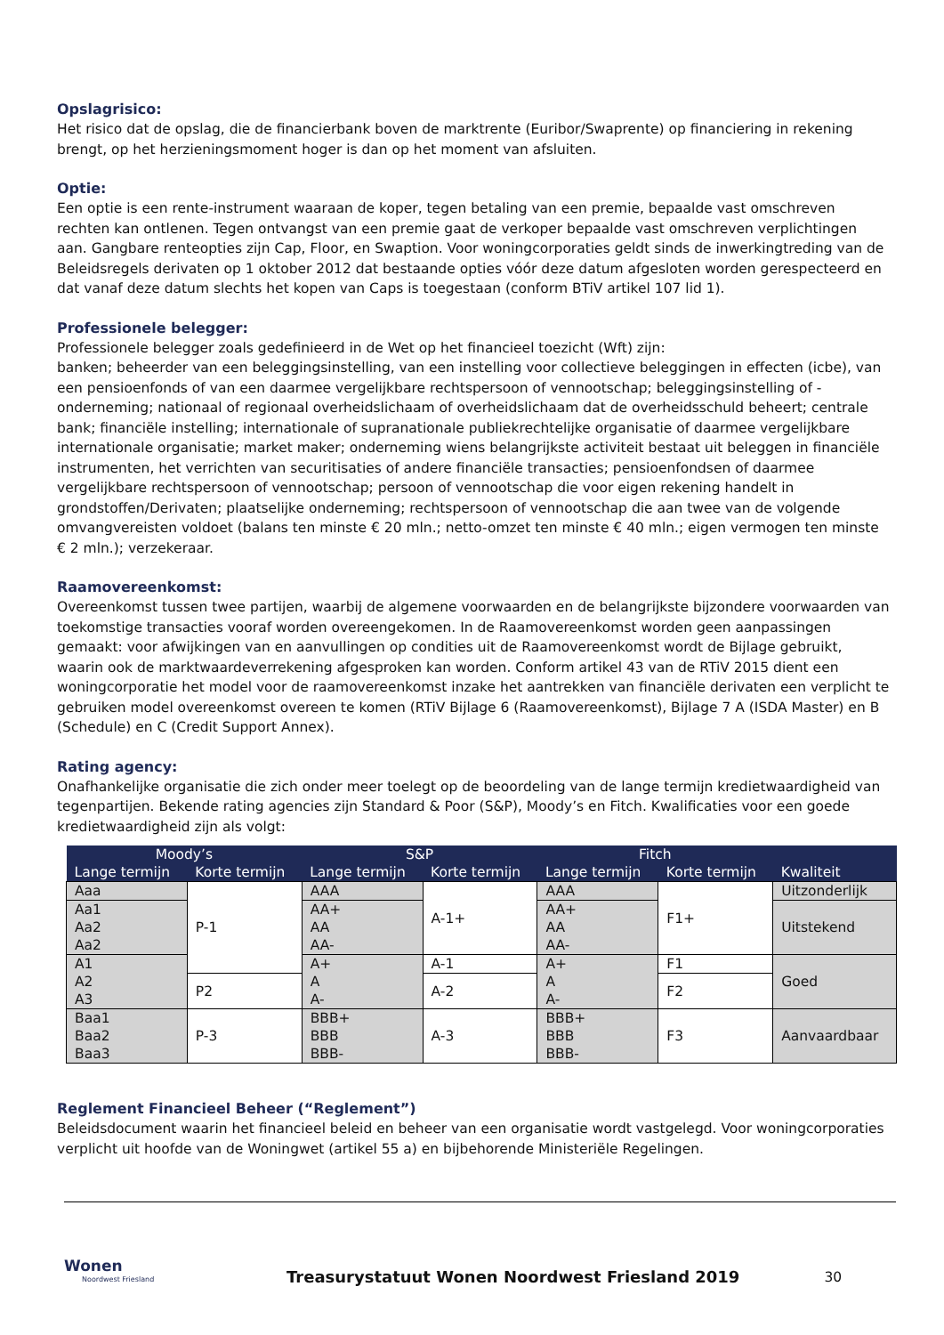Opslagrisico:
Het risico dat de opslag, die de financierbank boven de marktrente (Euribor/Swaprente) op financiering in rekening brengt, op het herzieningsmoment hoger is dan op het moment van afsluiten.
Optie:
Een optie is een rente-instrument waaraan de koper, tegen betaling van een premie, bepaalde vast omschreven rechten kan ontlenen. Tegen ontvangst van een premie gaat de verkoper bepaalde vast omschreven verplichtingen aan. Gangbare renteopties zijn Cap, Floor, en Swaption. Voor woningcorporaties geldt sinds de inwerkingtreding van de Beleidsregels derivaten op 1 oktober 2012 dat bestaande opties vóór deze datum afgesloten worden gerespecteerd en dat vanaf deze datum slechts het kopen van Caps is toegestaan (conform BTiV artikel 107 lid 1).
Professionele belegger:
Professionele belegger zoals gedefinieerd in de Wet op het financieel toezicht (Wft) zijn:
banken; beheerder van een beleggingsinstelling, van een instelling voor collectieve beleggingen in effecten (icbe), van een pensioenfonds of van een daarmee vergelijkbare rechtspersoon of vennootschap; beleggingsinstelling of -onderneming; nationaal of regionaal overheidslichaam of overheidslichaam dat de overheidsschuld beheert; centrale bank; financiële instelling; internationale of supranationale publiekrechtelijke organisatie of daarmee vergelijkbare internationale organisatie; market maker; onderneming wiens belangrijkste activiteit bestaat uit beleggen in financiële instrumenten, het verrichten van securitisaties of andere financiële transacties; pensioenfondsen of daarmee vergelijkbare rechtspersoon of vennootschap; persoon of vennootschap die voor eigen rekening handelt in grondstoffen/Derivaten; plaatselijke onderneming; rechtspersoon of vennootschap die aan twee van de volgende omvangvereisten voldoet (balans ten minste € 20 mln.; netto-omzet ten minste € 40 mln.; eigen vermogen ten minste € 2 mln.); verzekeraar.
Raamovereenkomst:
Overeenkomst tussen twee partijen, waarbij de algemene voorwaarden en de belangrijkste bijzondere voorwaarden van toekomstige transacties vooraf worden overeengekomen. In de Raamovereenkomst worden geen aanpassingen gemaakt: voor afwijkingen van en aanvullingen op condities uit de Raamovereenkomst wordt de Bijlage gebruikt, waarin ook de marktwaardeverrekening afgesproken kan worden. Conform artikel 43 van de RTiV 2015 dient een woningcorporatie het model voor de raamovereenkomst inzake het aantrekken van financiële derivaten een verplicht te gebruiken model overeenkomst overeen te komen (RTiV Bijlage 6 (Raamovereenkomst), Bijlage 7 A (ISDA Master) en B (Schedule) en C (Credit Support Annex).
Rating agency:
Onafhankelijke organisatie die zich onder meer toelegt op de beoordeling van de lange termijn kredietwaardigheid van tegenpartijen. Bekende rating agencies zijn Standard & Poor (S&P), Moody’s en Fitch. Kwalificaties voor een goede kredietwaardigheid zijn als volgt:
| Moody’s | | S&P | | Fitch | | |
| --- | --- | --- | --- | --- | --- | --- |
| Lange termijn | Korte termijn | Lange termijn | Korte termijn | Lange termijn | Korte termijn | Kwaliteit |
| Aaa | P-1 | AAA | A-1+ | AAA | F1+ | Uitzonderlijk |
| Aa1 Aa2 Aa2 | | AA+ AA AA- | | AA+ AA AA- | | Uitstekend |
| A1 A2 A3 | | A+ A A- | A-1 | A+ A A- | F1 | Goed |
| | P2 | | A-2 | | F2 | |
| Baa1 Baa2 Baa3 | | BBB+ BBB BBB- | | BBB+ BBB BBB- | | Aanvaardbaar |
| | P-3 | | A-3 | | F3 | |
Reglement Financieel Beheer (“Reglement”)
Beleidsdocument waarin het financieel beleid en beheer van een organisatie wordt vastgelegd. Voor woningcorporaties verplicht uit hoofde van de Woningwet (artikel 55 a) en bijbehorende Ministeriële Regelingen.
Wonen
Noordwest Friesland
Treasurystatuut Wonen Noordwest Friesland 2019
30